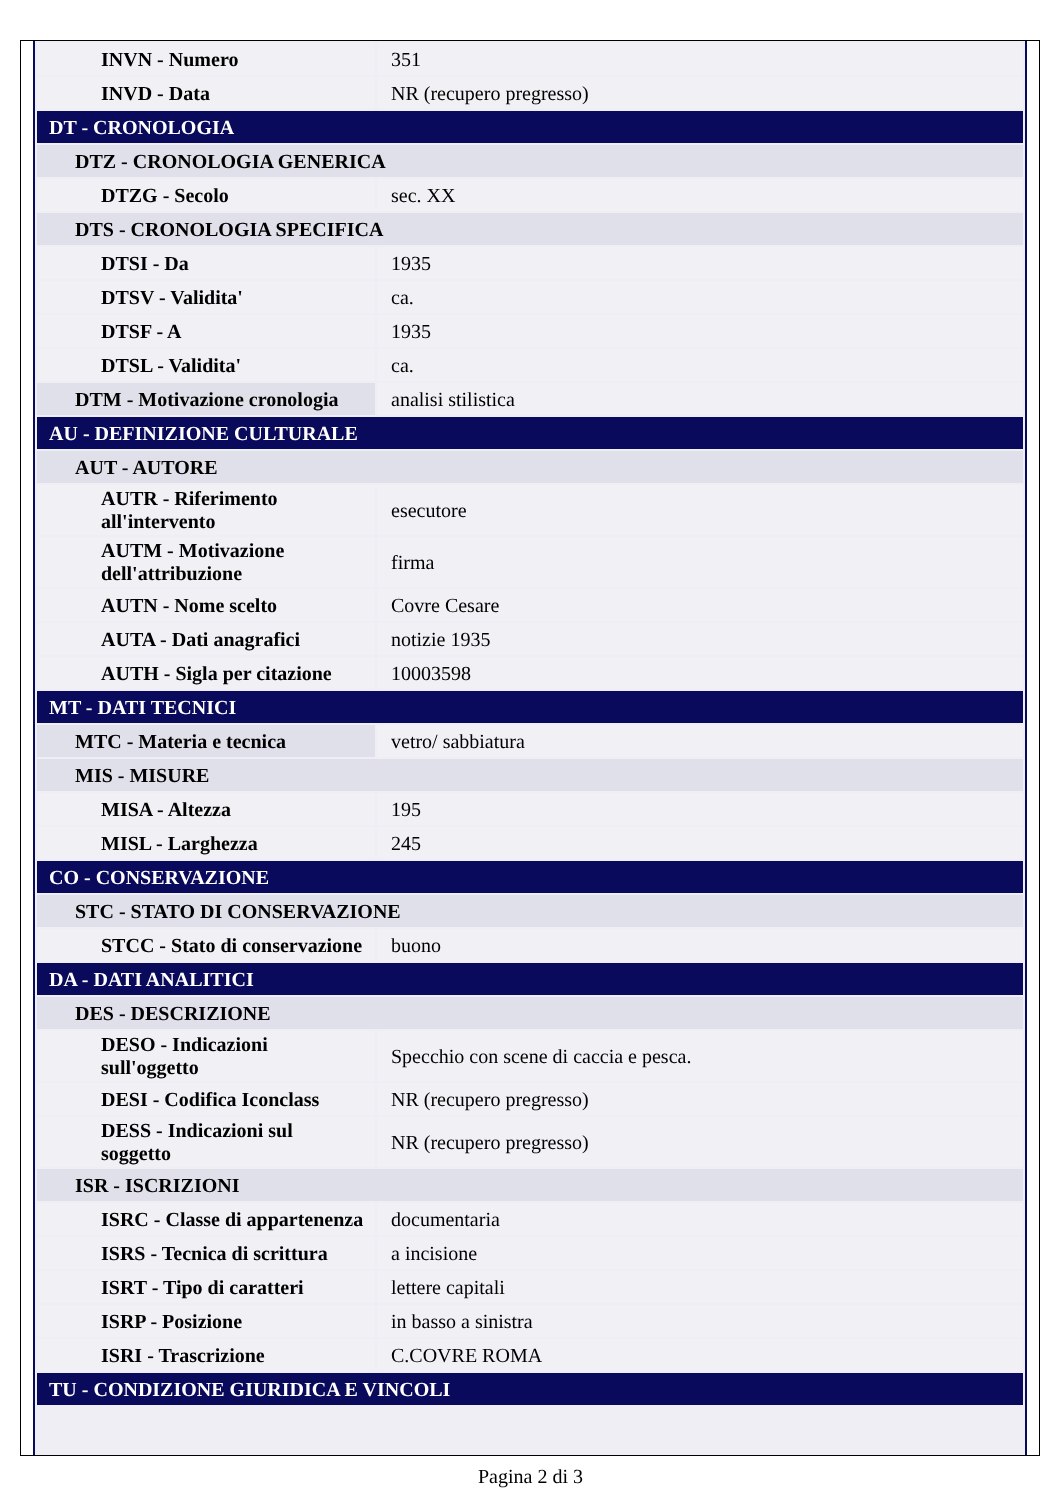| INVN - Numero | 351 |
| INVD - Data | NR (recupero pregresso) |
| DT - CRONOLOGIA | |
| DTZ - CRONOLOGIA GENERICA | |
| DTZG - Secolo | sec. XX |
| DTS - CRONOLOGIA SPECIFICA | |
| DTSI - Da | 1935 |
| DTSV - Validita' | ca. |
| DTSF - A | 1935 |
| DTSL - Validita' | ca. |
| DTM - Motivazione cronologia | analisi stilistica |
| AU - DEFINIZIONE CULTURALE | |
| AUT - AUTORE | |
| AUTR - Riferimento all'intervento | esecutore |
| AUTM - Motivazione dell'attribuzione | firma |
| AUTN - Nome scelto | Covre Cesare |
| AUTA - Dati anagrafici | notizie 1935 |
| AUTH - Sigla per citazione | 10003598 |
| MT - DATI TECNICI | |
| MTC - Materia e tecnica | vetro/ sabbiatura |
| MIS - MISURE | |
| MISA - Altezza | 195 |
| MISL - Larghezza | 245 |
| CO - CONSERVAZIONE | |
| STC - STATO DI CONSERVAZIONE | |
| STCC - Stato di conservazione | buono |
| DA - DATI ANALITICI | |
| DES - DESCRIZIONE | |
| DESO - Indicazioni sull'oggetto | Specchio con scene di caccia e pesca. |
| DESI - Codifica Iconclass | NR (recupero pregresso) |
| DESS - Indicazioni sul soggetto | NR (recupero pregresso) |
| ISR - ISCRIZIONI | |
| ISRC - Classe di appartenenza | documentaria |
| ISRS - Tecnica di scrittura | a incisione |
| ISRT - Tipo di caratteri | lettere capitali |
| ISRP - Posizione | in basso a sinistra |
| ISRI - Trascrizione | C.COVRE ROMA |
| TU - CONDIZIONE GIURIDICA E VINCOLI | |
Pagina 2 di 3